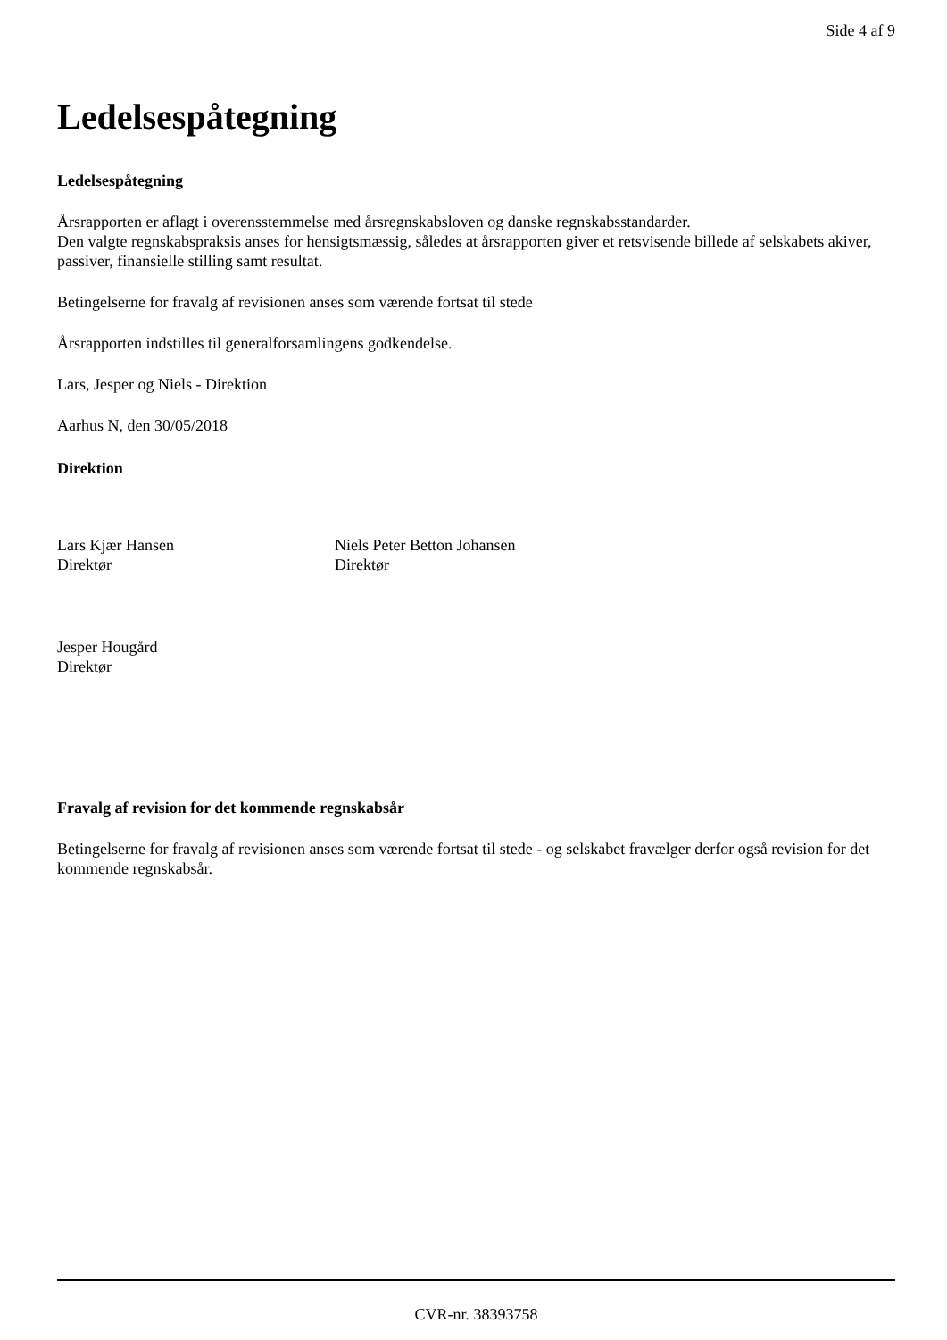Side 4 af 9
Ledelsespåtegning
Ledelsespåtegning
Årsrapporten er aflagt i overensstemmelse med årsregnskabsloven og danske regnskabsstandarder.
Den valgte regnskabspraksis anses for hensigtsmæssig, således at årsrapporten giver et retsvisende billede af selskabets akiver, passiver, finansielle stilling samt resultat.
Betingelserne for fravalg af revisionen anses som værende fortsat til stede
Årsrapporten indstilles til generalforsamlingens godkendelse.
Lars, Jesper og Niels - Direktion
Aarhus N, den 30/05/2018
Direktion
Lars Kjær Hansen
Direktør
Niels Peter Betton Johansen
Direktør
Jesper Hougård
Direktør
Fravalg af revision for det kommende regnskabsår
Betingelserne for fravalg af revisionen anses som værende fortsat til stede - og selskabet fravælger derfor også revision for det kommende regnskabsår.
CVR-nr. 38393758